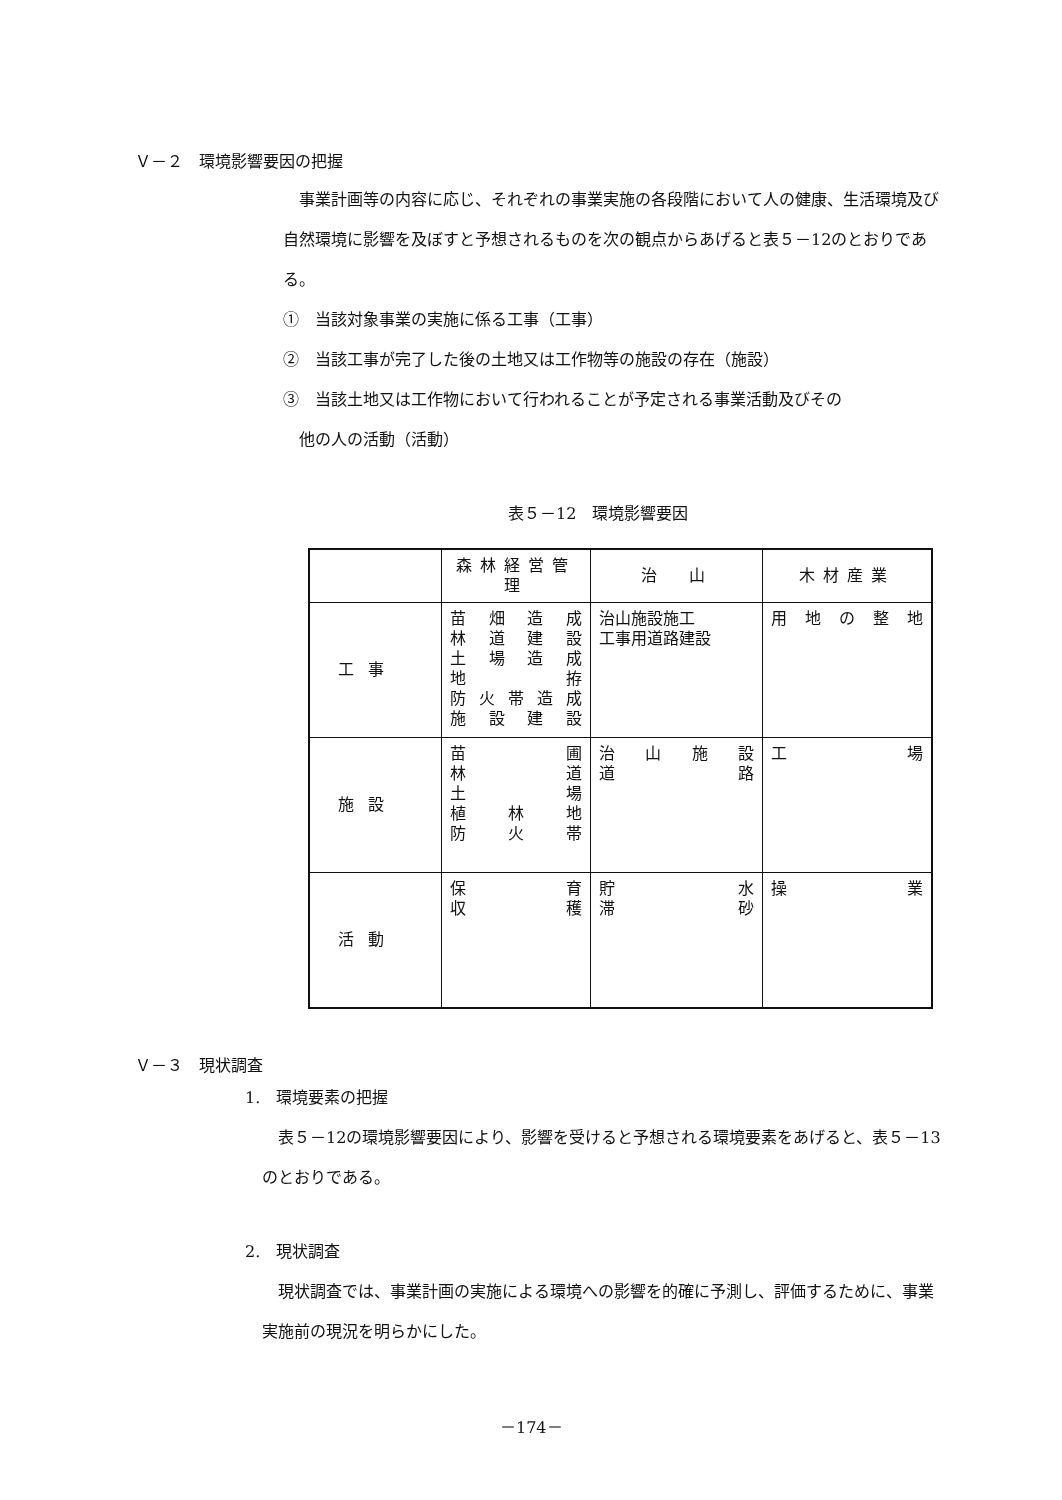Ｖ－２　環境影響要因の把握
　事業計画等の内容に応じ、それぞれの事業実施の各段階において人の健康、生活環境及び自然環境に影響を及ぼすと予想されるものを次の観点からあげると表５－12のとおりである。
①　当該対象事業の実施に係る工事（工事）
②　当該工事が完了した後の土地又は工作物等の施設の存在（施設）
③　当該土地又は工作物において行われることが予定される事業活動及びその
　他の人の活動（活動）
表５－12　環境影響要因
| | 森林経営管理 | 治 山 | 木材産業 |
| --- | --- | --- | --- |
| 工事 | 苗 畑 造 成 林 道 建 設 土 場 造 成 地 拵 防 火 帯 造 成 施 設 建 設 | 治山施設施工 工事用道路建設 | 用 地 の 整 地 |
| 施設 | 苗 圃 林 道 土 場 植 林 地 防 火 帯 | 治 山 施 設 道 路 | 工 場 |
| 活動 | 保 育 収 穫 | 貯 水 滞 砂 | 操 業 |
Ｖ－３　現状調査
1.　環境要素の把握
　表５－12の環境影響要因により、影響を受けると予想される環境要素をあげると、表５－13のとおりである。
2.　現状調査
　現状調査では、事業計画の実施による環境への影響を的確に予測し、評価するために、事業実施前の現況を明らかにした。
－174－